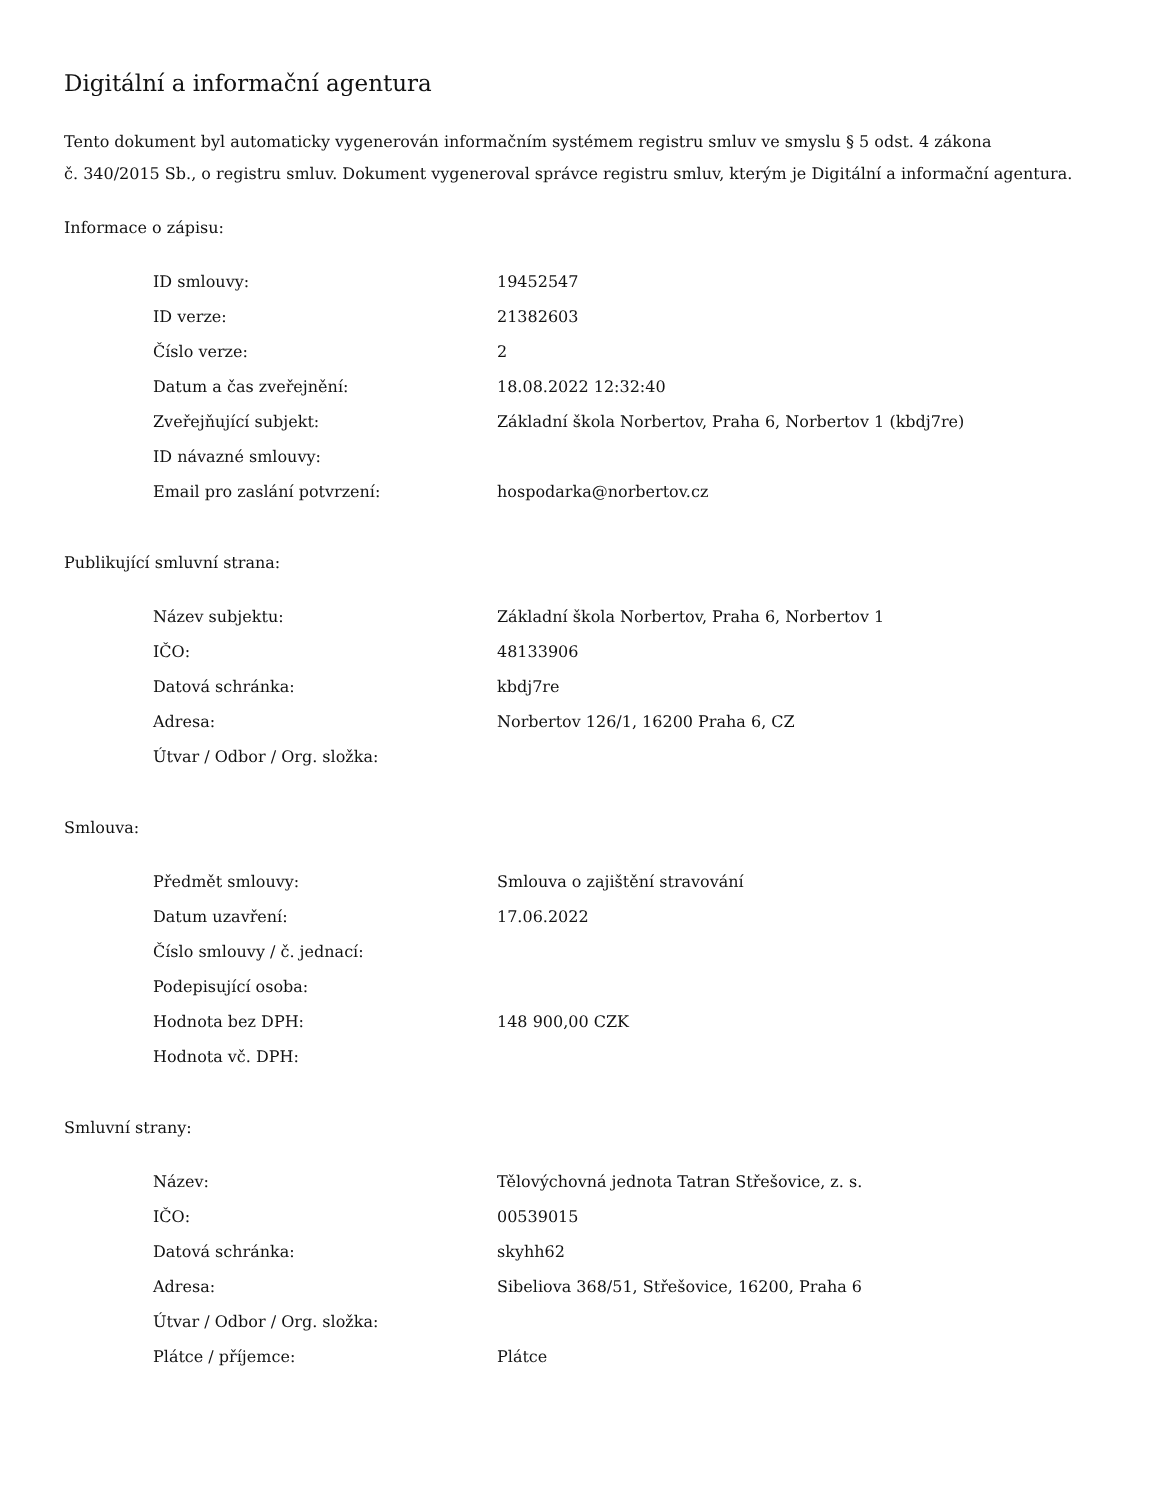Digitální a informační agentura
Tento dokument byl automaticky vygenerován informačním systémem registru smluv ve smyslu § 5 odst. 4 zákona
č. 340/2015 Sb., o registru smluv. Dokument vygeneroval správce registru smluv, kterým je Digitální a informační agentura.
Informace o zápisu:
| ID smlouvy: | 19452547 |
| ID verze: | 21382603 |
| Číslo verze: | 2 |
| Datum a čas zveřejnění: | 18.08.2022 12:32:40 |
| Zveřejňující subjekt: | Základní škola Norbertov, Praha 6, Norbertov 1 (kbdj7re) |
| ID návazné smlouvy: | |
| Email pro zaslání potvrzení: | hospodarka@norbertov.cz |
Publikující smluvní strana:
| Název subjektu: | Základní škola Norbertov, Praha 6, Norbertov 1 |
| IČO: | 48133906 |
| Datová schránka: | kbdj7re |
| Adresa: | Norbertov 126/1, 16200 Praha 6, CZ |
| Útvar / Odbor / Org. složka: | |
Smlouva:
| Předmět smlouvy: | Smlouva o zajištění stravování |
| Datum uzavření: | 17.06.2022 |
| Číslo smlouvy / č. jednací: | |
| Podepisující osoba: | |
| Hodnota bez DPH: | 148 900,00 CZK |
| Hodnota vč. DPH: | |
Smluvní strany:
| Název: | Tělovýchovná jednota Tatran Střešovice, z. s. |
| IČO: | 00539015 |
| Datová schránka: | skyhh62 |
| Adresa: | Sibeliova 368/51, Střešovice, 16200, Praha 6 |
| Útvar / Odbor / Org. složka: | |
| Plátce / příjemce: | Plátce |